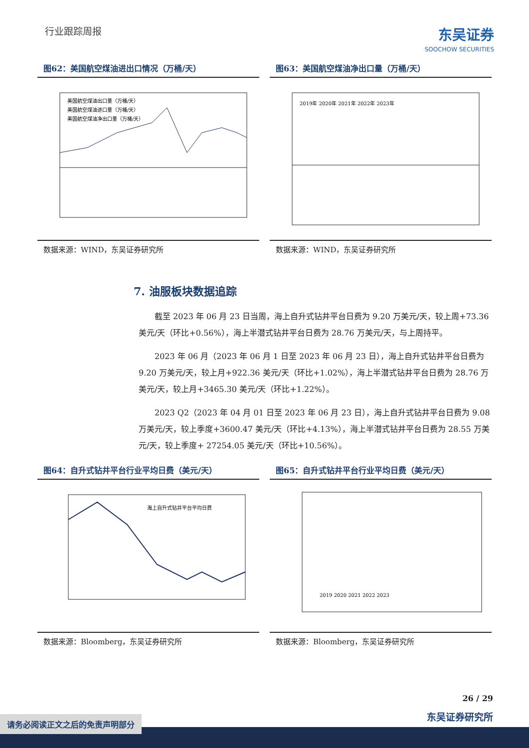行业跟踪周报
东吴证券
SOOCHOW SECURITIES
图62：美国航空煤油进出口情况（万桶/天）
美国航空煤油出口量（万桶/天）
美国航空煤油进口量（万桶/天）
美国航空煤油净出口量（万桶/天）
数据来源：WIND，东吴证券研究所
图63：美国航空煤油净出口量（万桶/天）
2019年 2020年 2021年 2022年 2023年
数据来源：WIND，东吴证券研究所
7. 油服板块数据追踪
截至 2023 年 06 月 23 日当周，海上自升式钻井平台日费为 9.20 万美元/天，较上周+73.36 美元/天（环比+0.56%），海上半潜式钻井平台日费为 28.76 万美元/天，与上周持平。
2023 年 06 月（2023 年 06 月 1 日至 2023 年 06 月 23 日），海上自升式钻井平台日费为 9.20 万美元/天，较上月+922.36 美元/天（环比+1.02%），海上半潜式钻井平台日费为 28.76 万美元/天，较上月+3465.30 美元/天（环比+1.22%）。
2023 Q2（2023 年 04 月 01 日至 2023 年 06 月 23 日），海上自升式钻井平台日费为 9.08 万美元/天，较上季度+3600.47 美元/天（环比+4.13%），海上半潜式钻井平台日费为 28.55 万美元/天，较上季度+ 27254.05 美元/天（环比+10.56%）。
图64：自升式钻井平台行业平均日费（美元/天）
海上自升式钻井平台平均日费
数据来源：Bloomberg，东吴证券研究所
图65：自升式钻井平台行业平均日费（美元/天）
2019 2020 2021 2022 2023
数据来源：Bloomberg，东吴证券研究所
26 / 29
东吴证券研究所
请务必阅读正文之后的免责声明部分